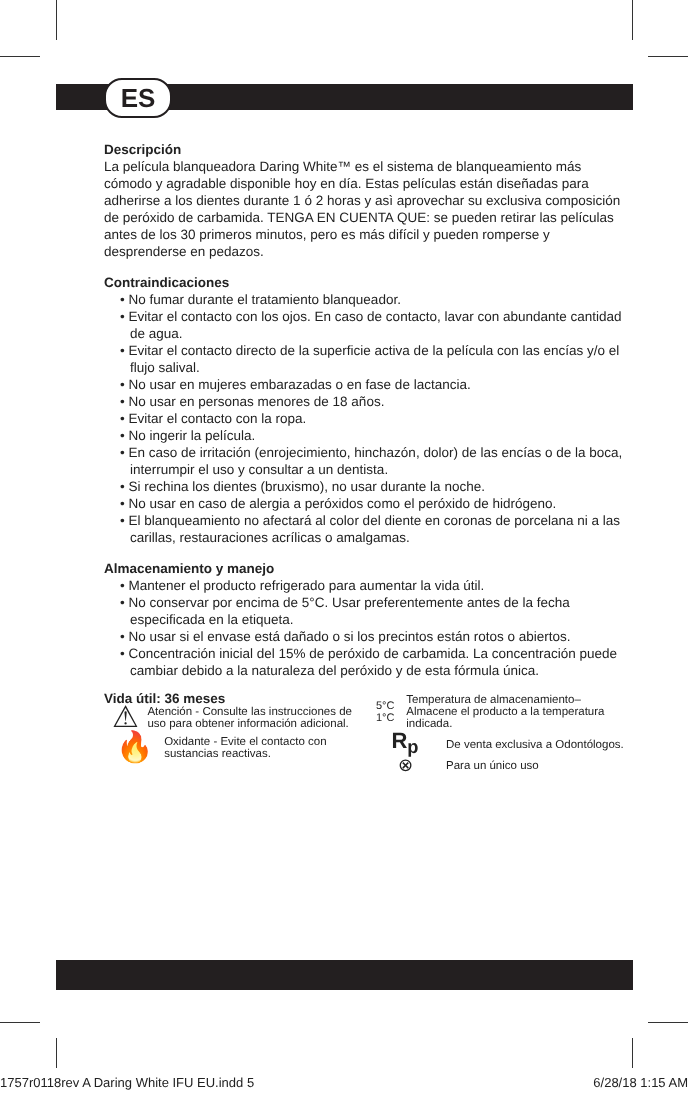ES
Descripción
La película blanqueadora Daring White™ es el sistema de blanqueamiento más cómodo y agradable disponible hoy en día. Estas películas están diseñadas para adherirse a los dientes durante 1 ó 2 horas y asì aprovechar su exclusiva composición de peróxido de carbamida. TENGA EN CUENTA QUE: se pueden retirar las películas antes de los 30 primeros minutos, pero es más difícil y pueden romperse y desprenderse en pedazos.
Contraindicaciones
• No fumar durante el tratamiento blanqueador.
• Evitar el contacto con los ojos. En caso de contacto, lavar con abundante cantidad de agua.
• Evitar el contacto directo de la superficie activa de la película con las encías y/o el flujo salival.
• No usar en mujeres embarazadas o en fase de lactancia.
• No usar en personas menores de 18 años.
• Evitar el contacto con la ropa.
• No ingerir la película.
• En caso de irritación (enrojecimiento, hinchazón, dolor) de las encías o de la boca, interrumpir el uso y consultar a un dentista.
• Si rechina los dientes (bruxismo), no usar durante la noche.
• No usar en caso de alergia a peróxidos como el peróxido de hidrógeno.
• El blanqueamiento no afectará al color del diente en coronas de porcelana ni a las carillas, restauraciones acrílicas o amalgamas.
Almacenamiento y manejo
• Mantener el producto refrigerado para aumentar la vida útil.
• No conservar por encima de 5°C. Usar preferentemente antes de la fecha especificada en la etiqueta.
• No usar si el envase está dañado o si los precintos están rotos o abiertos.
• Concentración inicial del 15% de peróxido de carbamida. La concentración puede cambiar debido a la naturaleza del peróxido y de esta fórmula única.
Vida útil: 36 meses
⚠
Atención - Consulte las instrucciones de uso para obtener información adicional.
🔥
Oxidante - Evite el contacto con sustancias reactivas.
5°C
1°C
Temperatura de almacenamiento–Almacene el producto a la temperatura indicada.
R<sub>p</sub>
De venta exclusiva a Odontólogos.
⊗
Para un único uso
1757r0118rev A Daring White IFU EU.indd 5 6/28/18 1:15 AM